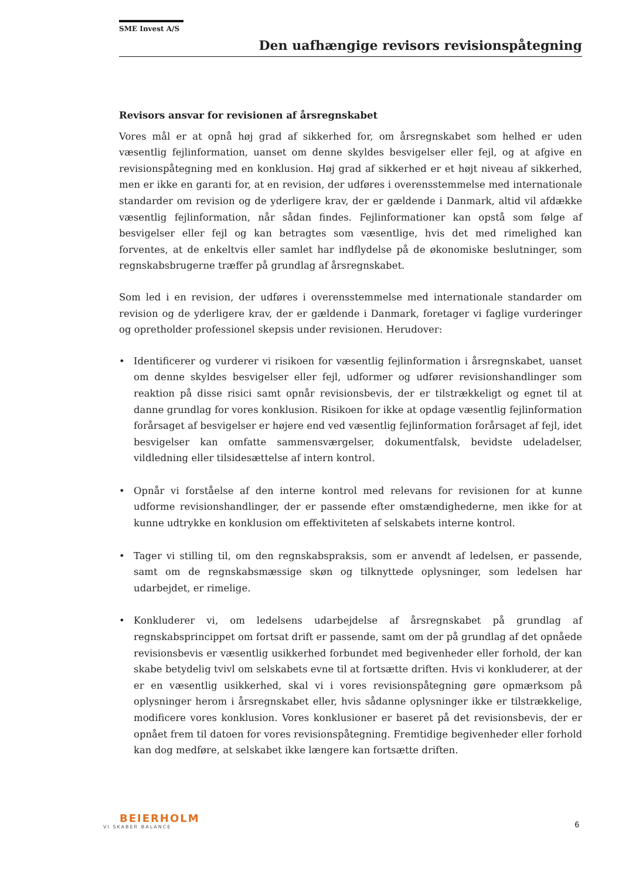SME Invest A/S
Den uafhængige revisors revisionspåtegning
Revisors ansvar for revisionen af årsregnskabet
Vores mål er at opnå høj grad af sikkerhed for, om årsregnskabet som helhed er uden væsentlig fejlinformation, uanset om denne skyldes besvigelser eller fejl, og at afgive en revisionspåtegning med en konklusion. Høj grad af sikkerhed er et højt niveau af sikkerhed, men er ikke en garanti for, at en revision, der udføres i overensstemmelse med internationale standarder om revision og de yderligere krav, der er gældende i Danmark, altid vil afdække væsentlig fejlinformation, når sådan findes. Fejlinformationer kan opstå som følge af besvigelser eller fejl og kan betragtes som væsentlige, hvis det med rimelighed kan forventes, at de enkeltvis eller samlet har indflydelse på de økonomiske beslutninger, som regnskabsbrugerne træffer på grundlag af årsregnskabet.
Som led i en revision, der udføres i overensstemmelse med internationale standarder om revision og de yderligere krav, der er gældende i Danmark, foretager vi faglige vurderinger og opretholder professionel skepsis under revisionen. Herudover:
• Identificerer og vurderer vi risikoen for væsentlig fejlinformation i årsregnskabet, uanset om denne skyldes besvigelser eller fejl, udformer og udfører revisionshandlinger som reaktion på disse risici samt opnår revisionsbevis, der er tilstrækkeligt og egnet til at danne grundlag for vores konklusion. Risikoen for ikke at opdage væsentlig fejlinformation forårsaget af besvigelser er højere end ved væsentlig fejlinformation forårsaget af fejl, idet besvigelser kan omfatte sammensværgelser, dokumentfalsk, bevidste udeladelser, vildledning eller tilsidesættelse af intern kontrol.
• Opnår vi forståelse af den interne kontrol med relevans for revisionen for at kunne udforme revisionshandlinger, der er passende efter omstændighederne, men ikke for at kunne udtrykke en konklusion om effektiviteten af selskabets interne kontrol.
• Tager vi stilling til, om den regnskabspraksis, som er anvendt af ledelsen, er passende, samt om de regnskabsmæssige skøn og tilknyttede oplysninger, som ledelsen har udarbejdet, er rimelige.
• Konkluderer vi, om ledelsens udarbejdelse af årsregnskabet på grundlag af regnskabsprincippet om fortsat drift er passende, samt om der på grundlag af det opnåede revisionsbevis er væsentlig usikkerhed forbundet med begivenheder eller forhold, der kan skabe betydelig tvivl om selskabets evne til at fortsætte driften. Hvis vi konkluderer, at der er en væsentlig usikkerhed, skal vi i vores revisionspåtegning gøre opmærksom på oplysninger herom i årsregnskabet eller, hvis sådanne oplysninger ikke er tilstrækkelige, modificere vores konklusion. Vores konklusioner er baseret på det revisionsbevis, der er opnået frem til datoen for vores revisionspåtegning. Fremtidige begivenheder eller forhold kan dog medføre, at selskabet ikke længere kan fortsætte driften.
BEIERHOLM
VI SKABER BALANCE
6